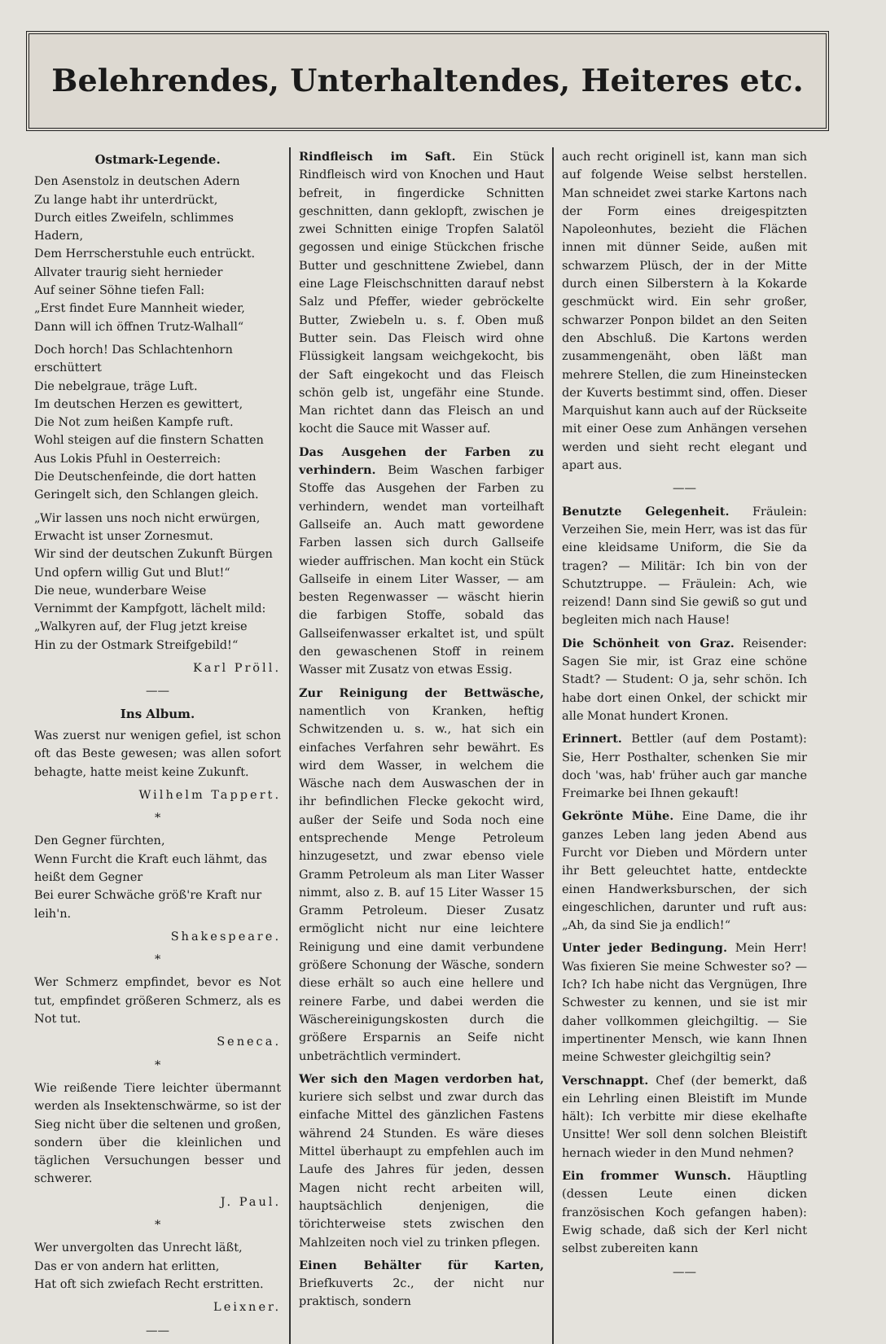Belehrendes, Unterhaltendes, Heiteres etc.
Ostmark-Legende.
Den Asenstolz in deutschen Adern
Zu lange habt ihr unterdrückt,
Durch eitles Zweifeln, schlimmes Hadern,
Dem Herrscherstuhle euch entrückt.
Allvater traurig sieht hernieder
Auf seiner Söhne tiefen Fall:
„Erst findet Eure Mannheit wieder,
Dann will ich öffnen Trutz-Walhall“
Doch horch! Das Schlachtenhorn erschüttert
Die nebelgraue, träge Luft.
Im deutschen Herzen es gewittert,
Die Not zum heißen Kampfe ruft.
Wohl steigen auf die finstern Schatten
Aus Lokis Pfuhl in Oesterreich:
Die Deutschenfeinde, die dort hatten
Geringelt sich, den Schlangen gleich.
„Wir lassen uns noch nicht erwürgen,
Erwacht ist unser Zornesmut.
Wir sind der deutschen Zukunft Bürgen
Und opfern willig Gut und Blut!“
Die neue, wunderbare Weise
Vernimmt der Kampfgott, lächelt mild:
„Walkyren auf, der Flug jetzt kreise
Hin zu der Ostmark Streifgebild!“
Karl Pröll.
——
Ins Album.
Was zuerst nur wenigen gefiel, ist schon oft das Beste gewesen; was allen sofort behagte, hatte meist keine Zukunft.
Wilhelm Tappert.
*
Den Gegner fürchten,
Wenn Furcht die Kraft euch lähmt, das heißt dem Gegner
Bei eurer Schwäche größ're Kraft nur leih'n.
Shakespeare.
*
Wer Schmerz empfindet, bevor es Not tut, empfindet größeren Schmerz, als es Not tut.
Seneca.
*
Wie reißende Tiere leichter übermannt werden als Insektenschwärme, so ist der Sieg nicht über die seltenen und großen, sondern über die kleinlichen und täglichen Versuchungen besser und schwerer.
J. Paul.
*
Wer unvergolten das Unrecht läßt,
Das er von andern hat erlitten,
Hat oft sich zwiefach Recht erstritten.
Leixner.
——
Rindfleisch im Saft. Ein Stück Rindfleisch wird von Knochen und Haut befreit, in fingerdicke Schnitten geschnitten, dann geklopft, zwischen je zwei Schnitten einige Tropfen Salatöl gegossen und einige Stückchen frische Butter und geschnittene Zwiebel, dann eine Lage Fleischschnitten darauf nebst Salz und Pfeffer, wieder gebröckelte Butter, Zwiebeln u. s. f. Oben muß Butter sein. Das Fleisch wird ohne Flüssigkeit langsam weichgekocht, bis der Saft eingekocht und das Fleisch schön gelb ist, ungefähr eine Stunde. Man richtet dann das Fleisch an und kocht die Sauce mit Wasser auf.
Das Ausgehen der Farben zu verhindern. Beim Waschen farbiger Stoffe das Ausgehen der Farben zu verhindern, wendet man vorteilhaft Gallseife an. Auch matt gewordene Farben lassen sich durch Gallseife wieder auffrischen. Man kocht ein Stück Gallseife in einem Liter Wasser, — am besten Regenwasser — wäscht hierin die farbigen Stoffe, sobald das Gallseifenwasser erkaltet ist, und spült den gewaschenen Stoff in reinem Wasser mit Zusatz von etwas Essig.
Zur Reinigung der Bettwäsche, namentlich von Kranken, heftig Schwitzenden u. s. w., hat sich ein einfaches Verfahren sehr bewährt. Es wird dem Wasser, in welchem die Wäsche nach dem Auswaschen der in ihr befindlichen Flecke gekocht wird, außer der Seife und Soda noch eine entsprechende Menge Petroleum hinzugesetzt, und zwar ebenso viele Gramm Petroleum als man Liter Wasser nimmt, also z. B. auf 15 Liter Wasser 15 Gramm Petroleum. Dieser Zusatz ermöglicht nicht nur eine leichtere Reinigung und eine damit verbundene größere Schonung der Wäsche, sondern diese erhält so auch eine hellere und reinere Farbe, und dabei werden die Wäschereinigungskosten durch die größere Ersparnis an Seife nicht unbeträchtlich vermindert.
Wer sich den Magen verdorben hat, kuriere sich selbst und zwar durch das einfache Mittel des gänzlichen Fastens während 24 Stunden. Es wäre dieses Mittel überhaupt zu empfehlen auch im Laufe des Jahres für jeden, dessen Magen nicht recht arbeiten will, hauptsächlich denjenigen, die törichterweise stets zwischen den Mahlzeiten noch viel zu trinken pflegen.
Einen Behälter für Karten, Briefkuverts 2c., der nicht nur praktisch, sondern
auch recht originell ist, kann man sich auf folgende Weise selbst herstellen. Man schneidet zwei starke Kartons nach der Form eines dreigespitzten Napoleonhutes, bezieht die Flächen innen mit dünner Seide, außen mit schwarzem Plüsch, der in der Mitte durch einen Silberstern à la Kokarde geschmückt wird. Ein sehr großer, schwarzer Ponpon bildet an den Seiten den Abschluß. Die Kartons werden zusammengenäht, oben läßt man mehrere Stellen, die zum Hineinstecken der Kuverts bestimmt sind, offen. Dieser Marquishut kann auch auf der Rückseite mit einer Oese zum Anhängen versehen werden und sieht recht elegant und apart aus.
——
Benutzte Gelegenheit. Fräulein: Verzeihen Sie, mein Herr, was ist das für eine kleidsame Uniform, die Sie da tragen? — Militär: Ich bin von der Schutztruppe. — Fräulein: Ach, wie reizend! Dann sind Sie gewiß so gut und begleiten mich nach Hause!
Die Schönheit von Graz. Reisender: Sagen Sie mir, ist Graz eine schöne Stadt? — Student: O ja, sehr schön. Ich habe dort einen Onkel, der schickt mir alle Monat hundert Kronen.
Erinnert. Bettler (auf dem Postamt): Sie, Herr Posthalter, schenken Sie mir doch 'was, hab' früher auch gar manche Freimarke bei Ihnen gekauft!
Gekrönte Mühe. Eine Dame, die ihr ganzes Leben lang jeden Abend aus Furcht vor Dieben und Mördern unter ihr Bett geleuchtet hatte, entdeckte einen Handwerksburschen, der sich eingeschlichen, darunter und ruft aus: „Ah, da sind Sie ja endlich!“
Unter jeder Bedingung. Mein Herr! Was fixieren Sie meine Schwester so? — Ich? Ich habe nicht das Vergnügen, Ihre Schwester zu kennen, und sie ist mir daher vollkommen gleichgiltig. — Sie impertinenter Mensch, wie kann Ihnen meine Schwester gleichgiltig sein?
Verschnappt. Chef (der bemerkt, daß ein Lehrling einen Bleistift im Munde hält): Ich verbitte mir diese ekelhafte Unsitte! Wer soll denn solchen Bleistift hernach wieder in den Mund nehmen?
Ein frommer Wunsch. Häuptling (dessen Leute einen dicken französischen Koch gefangen haben): Ewig schade, daß sich der Kerl nicht selbst zubereiten kann
——